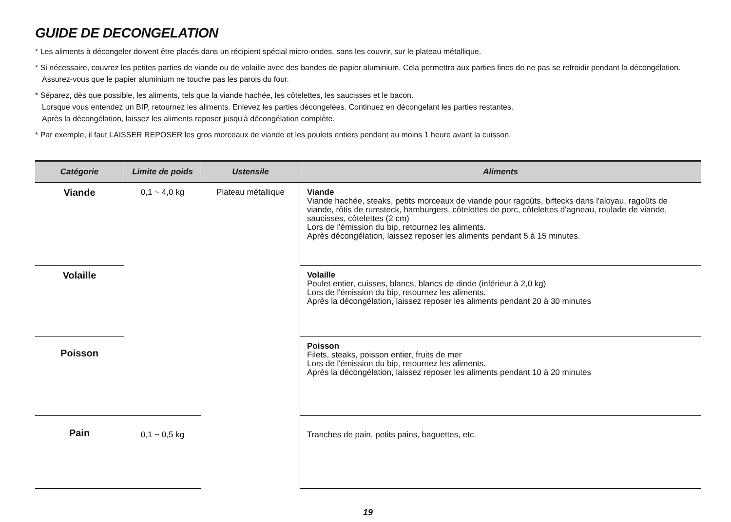GUIDE DE DECONGELATION
* Les aliments à décongeler doivent être placés dans un récipient spécial micro-ondes, sans les couvrir, sur le plateau métallique.
* Si nécessaire, couvrez les petites parties de viande ou de volaille avec des bandes de papier aluminium. Cela permettra aux parties fines de ne pas se refroidir pendant la décongélation. Assurez-vous que le papier aluminium ne touche pas les parois du four.
* Séparez, dès que possible, les aliments, tels que la viande hachée, les côtelettes, les saucisses et le bacon.
Lorsque vous entendez un BIP, retournez les aliments. Enlevez les parties décongelées. Continuez en décongelant les parties restantes.
Après la décongélation, laissez les aliments reposer jusqu'à décongélation complète.
* Par exemple, il faut LAISSER REPOSER les gros morceaux de viande et les poulets entiers pendant au moins 1 heure avant la cuisson.
| Catégorie | Limite de poids | Ustensile | Aliments |
| --- | --- | --- | --- |
| Viande | 0,1 ~ 4,0 kg | Plateau métallique | Viande Viande hachée, steaks, petits morceaux de viande pour ragoûts, biftecks dans l'aloyau, ragoûts de viande, rôtis de rumsteck, hamburgers, côtelettes de porc, côtelettes d'agneau, roulade de viande, saucisses, côtelettes (2 cm) Lors de l'émission du bip, retournez les aliments. Après décongélation, laissez reposer les aliments pendant 5 à 15 minutes. |
| Volaille | | | Volaille Poulet entier, cuisses, blancs, blancs de dinde (inférieur à 2,0 kg) Lors de l'émission du bip, retournez les aliments. Après la décongélation, laissez reposer les aliments pendant 20 à 30 minutes |
| Poisson | | | Poisson Filets, steaks, poisson entier, fruits de mer Lors de l'émission du bip, retournez les aliments. Après la décongélation, laissez reposer les aliments pendant 10 à 20 minutes |
| Pain | 0,1 ~ 0,5 kg | | Tranches de pain, petits pains, baguettes, etc. |
19